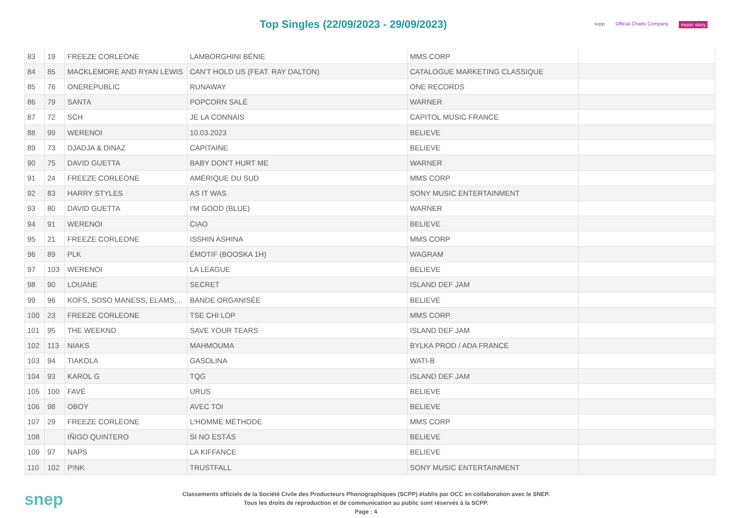Top Singles (22/09/2023 - 29/09/2023)
scpp Official Charts Company music story
| 83 | 19 | FREEZE CORLEONE | LAMBORGHINI BÉNIE | MMS CORP | |
| 84 | 85 | MACKLEMORE AND RYAN LEWIS | CAN'T HOLD US (FEAT. RAY DALTON) | CATALOGUE MARKETING CLASSIQUE | |
| 85 | 76 | ONEREPUBLIC | RUNAWAY | ONE RECORDS | |
| 86 | 79 | SANTA | POPCORN SALÉ | WARNER | |
| 87 | 72 | SCH | JE LA CONNAIS | CAPITOL MUSIC FRANCE | |
| 88 | 99 | WERENOI | 10.03.2023 | BELIEVE | |
| 89 | 73 | DJADJA & DINAZ | CAPITAINE | BELIEVE | |
| 90 | 75 | DAVID GUETTA | BABY DON'T HURT ME | WARNER | |
| 91 | 24 | FREEZE CORLEONE | AMÉRIQUE DU SUD | MMS CORP | |
| 92 | 83 | HARRY STYLES | AS IT WAS | SONY MUSIC ENTERTAINMENT | |
| 93 | 80 | DAVID GUETTA | I'M GOOD (BLUE) | WARNER | |
| 94 | 91 | WERENOI | CIAO | BELIEVE | |
| 95 | 21 | FREEZE CORLEONE | ISSHIN ASHINA | MMS CORP | |
| 96 | 89 | PLK | ÉMOTIF (BOOSKA 1H) | WAGRAM | |
| 97 | 103 | WERENOI | LA LEAGUE | BELIEVE | |
| 98 | 90 | LOUANE | SECRET | ISLAND DEF JAM | |
| 99 | 96 | KOFS, SOSO MANESS, ELAMS,... | BANDE ORGANISÉE | BELIEVE | |
| 100 | 23 | FREEZE CORLEONE | TSE CHI LOP | MMS CORP | |
| 101 | 95 | THE WEEKND | SAVE YOUR TEARS | ISLAND DEF JAM | |
| 102 | 113 | NIAKS | MAHMOUMA | BYLKA PROD / ADA FRANCE | |
| 103 | 94 | TIAKOLA | GASOLINA | WATI-B | |
| 104 | 93 | KAROL G | TQG | ISLAND DEF JAM | |
| 105 | 100 | FAVÉ | URUS | BELIEVE | |
| 106 | 98 | OBOY | AVEC TOI | BELIEVE | |
| 107 | 29 | FREEZE CORLEONE | L'HOMME MÉTHODE | MMS CORP | |
| 108 | | IÑIGO QUINTERO | SI NO ESTÁS | BELIEVE | |
| 109 | 97 | NAPS | LA KIFFANCE | BELIEVE | |
| 110 | 102 | P!NK | TRUSTFALL | SONY MUSIC ENTERTAINMENT | |
snep
Classements officiels de la Société Civile des Producteurs Phonographiques (SCPP) établis par OCC en collaboration avec le SNEP.
Tous les droits de reproduction et de communication au public sont réservés à la SCPP.
Page : 4